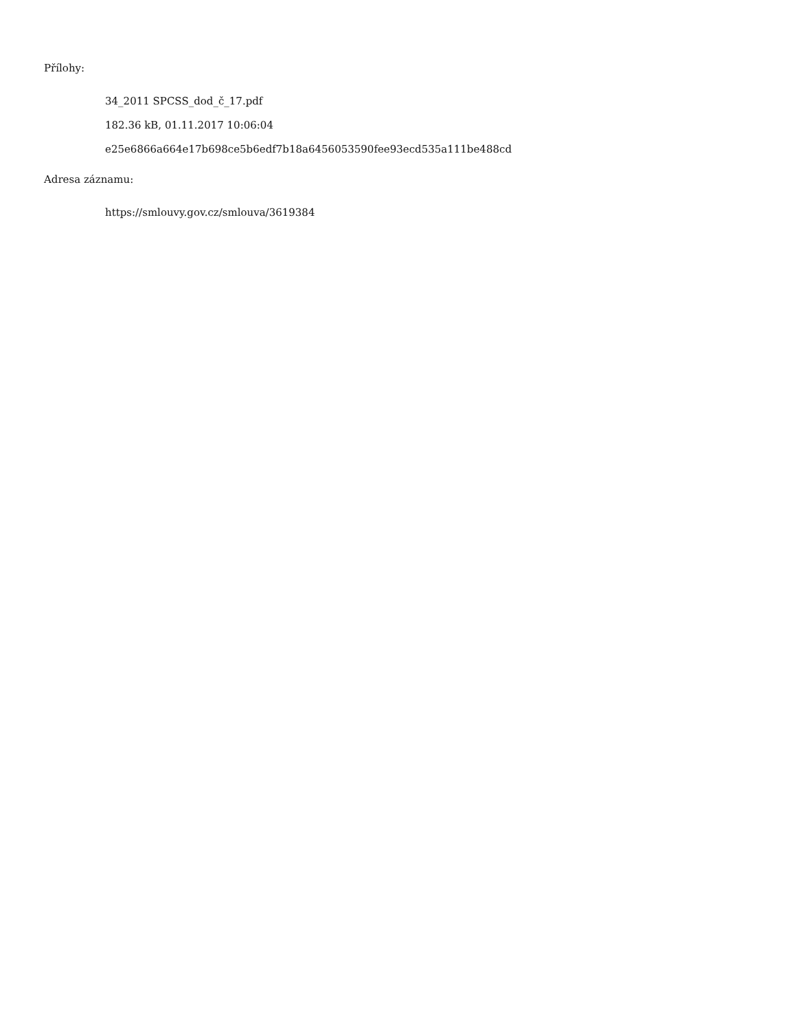Přílohy:
34_2011 SPCSS_dod_č_17.pdf
182.36 kB, 01.11.2017 10:06:04
e25e6866a664e17b698ce5b6edf7b18a6456053590fee93ecd535a111be488cd
Adresa záznamu:
https://smlouvy.gov.cz/smlouva/3619384